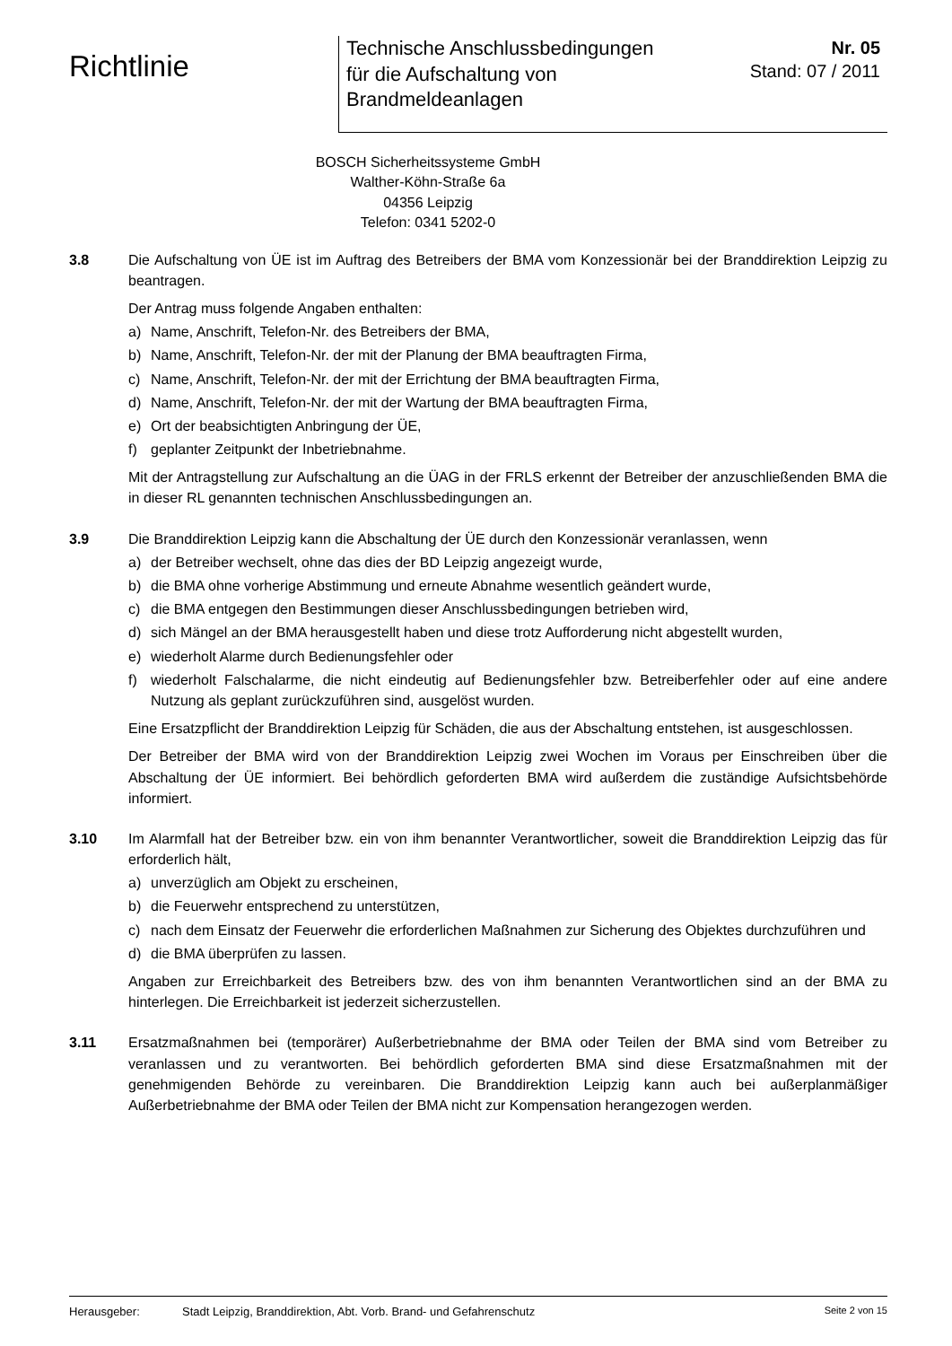Richtlinie
Technische Anschlussbedingungen
für die Aufschaltung von
Brandmeldeanlagen
Nr. 05
Stand: 07 / 2011
BOSCH Sicherheitssysteme GmbH
Walther-Köhn-Straße 6a
04356 Leipzig
Telefon: 0341 5202-0
3.8 Die Aufschaltung von ÜE ist im Auftrag des Betreibers der BMA vom Konzessionär bei der Branddirektion Leipzig zu beantragen.
Der Antrag muss folgende Angaben enthalten:
a) Name, Anschrift, Telefon-Nr. des Betreibers der BMA,
b) Name, Anschrift, Telefon-Nr. der mit der Planung der BMA beauftragten Firma,
c) Name, Anschrift, Telefon-Nr. der mit der Errichtung der BMA beauftragten Firma,
d) Name, Anschrift, Telefon-Nr. der mit der Wartung der BMA beauftragten Firma,
e) Ort der beabsichtigten Anbringung der ÜE,
f) geplanter Zeitpunkt der Inbetriebnahme.
Mit der Antragstellung zur Aufschaltung an die ÜAG in der FRLS erkennt der Betreiber der anzu­schließenden BMA die in dieser RL genannten technischen Anschlussbedingungen an.
3.9 Die Branddirektion Leipzig kann die Abschaltung der ÜE durch den Konzessionär veranlassen, wenn
a) der Betreiber wechselt, ohne das dies der BD Leipzig angezeigt wurde,
b) die BMA ohne vorherige Abstimmung und erneute Abnahme wesentlich geändert wurde,
c) die BMA entgegen den Bestimmungen dieser Anschlussbedingungen betrieben wird,
d) sich Mängel an der BMA herausgestellt haben und diese trotz Aufforderung nicht abgestellt wurden,
e) wiederholt Alarme durch Bedienungsfehler oder
f) wiederholt Falschalarme, die nicht eindeutig auf Bedienungsfehler bzw. Betreiberfehler oder auf eine andere Nutzung als geplant zurückzuführen sind, ausgelöst wurden.
Eine Ersatzpflicht der Branddirektion Leipzig für Schäden, die aus der Abschaltung entstehen, ist ausgeschlossen.
Der Betreiber der BMA wird von der Branddirektion Leipzig zwei Wochen im Voraus per Einschreiben über die Abschaltung der ÜE informiert. Bei behördlich geforderten BMA wird außerdem die zuständige Aufsichtsbehörde informiert.
3.10 Im Alarmfall hat der Betreiber bzw. ein von ihm benannter Verantwortlicher, soweit die Brand­direktion Leipzig das für erforderlich hält,
a) unverzüglich am Objekt zu erscheinen,
b) die Feuerwehr entsprechend zu unterstützen,
c) nach dem Einsatz der Feuerwehr die erforderlichen Maßnahmen zur Sicherung des Objektes durchzuführen und
d) die BMA überprüfen zu lassen.
Angaben zur Erreichbarkeit des Betreibers bzw. des von ihm benannten Verantwortlichen sind an der BMA zu hinterlegen. Die Erreichbarkeit ist jederzeit sicherzustellen.
3.11 Ersatzmaßnahmen bei (temporärer) Außerbetriebnahme der BMA oder Teilen der BMA sind vom Betreiber zu veranlassen und zu verantworten. Bei behördlich geforderten BMA sind diese Ersatzmaßnahmen mit der genehmigenden Behörde zu vereinbaren. Die Branddirektion Leipzig kann auch bei außerplanmäßiger Außerbetriebnahme der BMA oder Teilen der BMA nicht zur Kompensation herangezogen werden.
Herausgeber: Stadt Leipzig, Branddirektion, Abt. Vorb. Brand- und Gefahrenschutz Seite 2 von 15